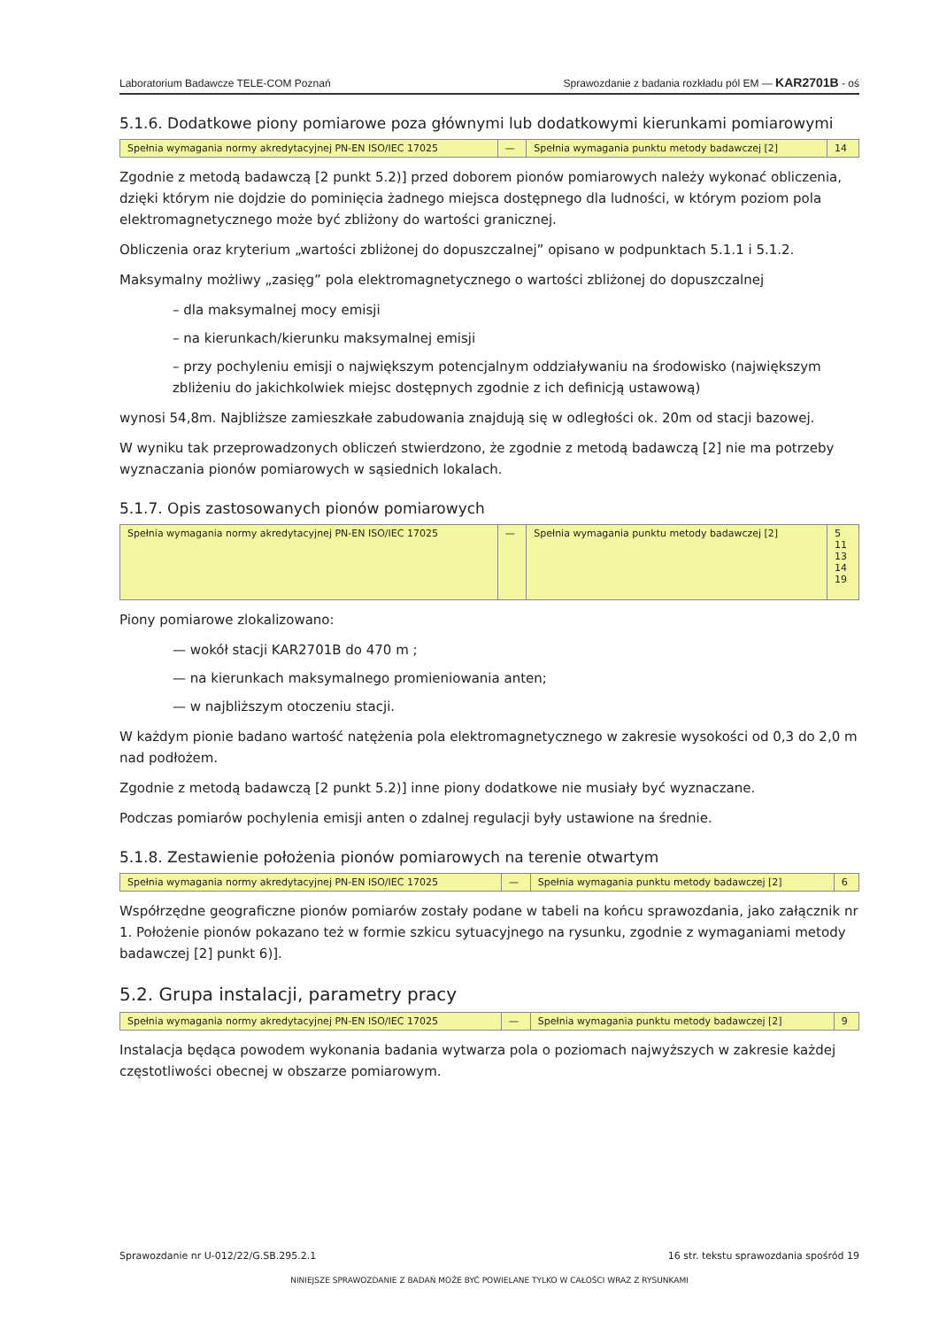Laboratorium Badawcze TELE-COM Poznań Sprawozdanie z badania rozkładu pól EM — KAR2701B - oś
5.1.6. Dodatkowe piony pomiarowe poza głównymi lub dodatkowymi kierunkami pomiarowymi
| Spełnia wymagania normy akredytacyjnej PN-EN ISO/IEC 17025 | — | Spełnia wymagania punktu metody badawczej [2] | 14 |
Zgodnie z metodą badawczą [2 punkt 5.2)] przed doborem pionów pomiarowych należy wykonać obliczenia, dzięki którym nie dojdzie do pominięcia żadnego miejsca dostępnego dla ludności, w którym poziom pola elektromagnetycznego może być zbliżony do wartości granicznej.
Obliczenia oraz kryterium „wartości zbliżonej do dopuszczalnej” opisano w podpunktach 5.1.1 i 5.1.2.
Maksymalny możliwy „zasięg” pola elektromagnetycznego o wartości zbliżonej do dopuszczalnej
– dla maksymalnej mocy emisji
– na kierunkach/kierunku maksymalnej emisji
– przy pochyleniu emisji o największym potencjalnym oddziaływaniu na środowisko (największym zbliżeniu do jakichkolwiek miejsc dostępnych zgodnie z ich definicją ustawową)
wynosi 54,8m. Najbliższe zamieszkałe zabudowania znajdują się w odległości ok. 20m od stacji bazowej.
W wyniku tak przeprowadzonych obliczeń stwierdzono, że zgodnie z metodą badawczą [2] nie ma potrzeby wyznaczania pionów pomiarowych w sąsiednich lokalach.
5.1.7. Opis zastosowanych pionów pomiarowych
| Spełnia wymagania normy akredytacyjnej PN-EN ISO/IEC 17025 | — | Spełnia wymagania punktu metody badawczej [2] | 5 11 13 14 19 |
Piony pomiarowe zlokalizowano:
— wokół stacji KAR2701B do 470 m ;
— na kierunkach maksymalnego promieniowania anten;
— w najbliższym otoczeniu stacji.
W każdym pionie badano wartość natężenia pola elektromagnetycznego w zakresie wysokości od 0,3 do 2,0 m nad podłożem.
Zgodnie z metodą badawczą [2 punkt 5.2)] inne piony dodatkowe nie musiały być wyznaczane.
Podczas pomiarów pochylenia emisji anten o zdalnej regulacji były ustawione na średnie.
5.1.8. Zestawienie położenia pionów pomiarowych na terenie otwartym
| Spełnia wymagania normy akredytacyjnej PN-EN ISO/IEC 17025 | — | Spełnia wymagania punktu metody badawczej [2] | 6 |
Współrzędne geograficzne pionów pomiarów zostały podane w tabeli na końcu sprawozdania, jako załącznik nr 1. Położenie pionów pokazano też w formie szkicu sytuacyjnego na rysunku, zgodnie z wymaganiami metody badawczej [2] punkt 6)].
5.2. Grupa instalacji, parametry pracy
| Spełnia wymagania normy akredytacyjnej PN-EN ISO/IEC 17025 | — | Spełnia wymagania punktu metody badawczej [2] | 9 |
Instalacja będąca powodem wykonania badania wytwarza pola o poziomach najwyższych w zakresie każdej częstotliwości obecnej w obszarze pomiarowym.
Sprawozdanie nr U-012/22/G.SB.295.2.1 16 str. tekstu sprawozdania spośród 19
NINIEJSZE SPRAWOZDANIE Z BADAŃ MOŻE BYĆ POWIELANE TYLKO W CAŁOŚCI WRAZ Z RYSUNKAMI